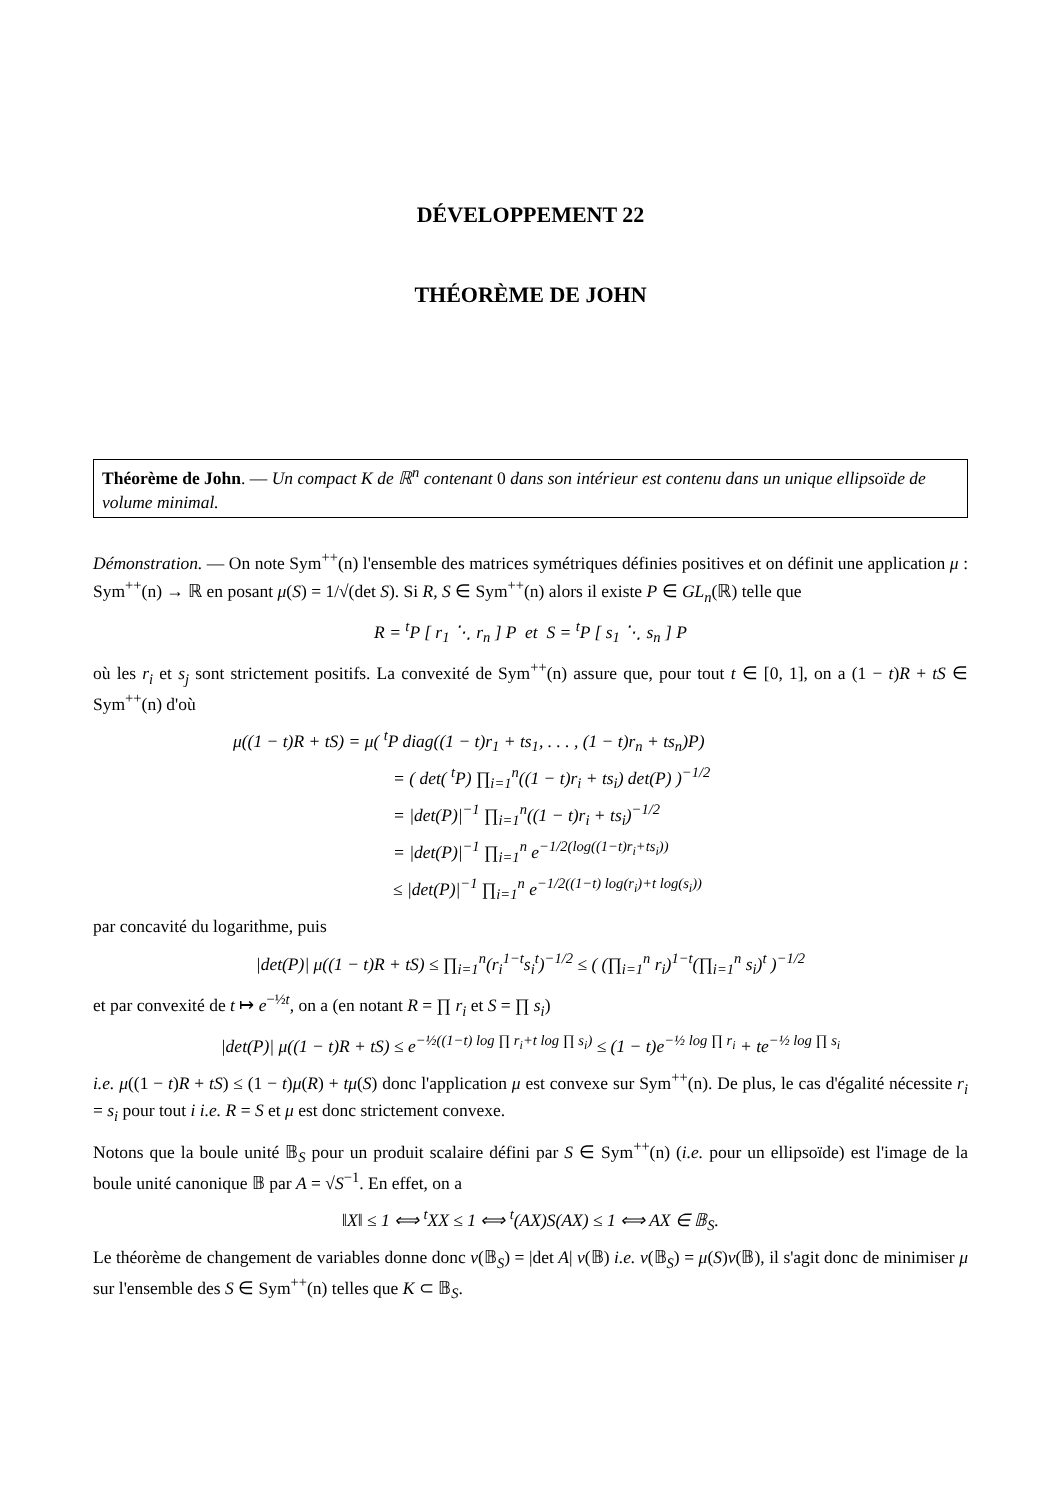DÉVELOPPEMENT 22
THÉORÈME DE JOHN
Théorème de John. — Un compact K de ℝ<sup>n</sup> contenant 0 dans son intérieur est contenu dans un unique ellipsoïde de volume minimal.
Démonstration. — On note Sym<sup>++</sup>(n) l'ensemble des matrices symétriques définies positives et on définit une application μ : Sym<sup>++</sup>(n) → ℝ en posant μ(S) = 1/√(det S). Si R, S ∈ Sym<sup>++</sup>(n) alors il existe P ∈ GL<sub>n</sub>(ℝ) telle que
R = <sup>t</sup>P [ r<sub>1</sub> ⋱ r<sub>n</sub> ] P et S = <sup>t</sup>P [ s<sub>1</sub> ⋱ s<sub>n</sub> ] P
où les r<sub>i</sub> et s<sub>j</sub> sont strictement positifs. La convexité de Sym<sup>++</sup>(n) assure que, pour tout t ∈ [0, 1], on a (1 − t)R + tS ∈ Sym<sup>++</sup>(n) d'où
μ((1 − t)R + tS) = μ( <sup>t</sup>P diag((1 − t)r<sub>1</sub> + ts<sub>1</sub>, . . . , (1 − t)r<sub>n</sub> + ts<sub>n</sub>)P)
= ( det( <sup>t</sup>P) ∏<sub>i=1</sub><sup>n</sup>((1 − t)r<sub>i</sub> + ts<sub>i</sub>) det(P) )<sup>−1/2</sup>
= |det(P)|<sup>−1</sup> ∏<sub>i=1</sub><sup>n</sup>((1 − t)r<sub>i</sub> + ts<sub>i</sub>)<sup>−1/2</sup>
= |det(P)|<sup>−1</sup> ∏<sub>i=1</sub><sup>n</sup> e<sup>−1/2(log((1−t)r<sub>i</sub>+ts<sub>i</sub>))</sup>
≤ |det(P)|<sup>−1</sup> ∏<sub>i=1</sub><sup>n</sup> e<sup>−1/2((1−t) log(r<sub>i</sub>)+t log(s<sub>i</sub>))</sup>
par concavité du logarithme, puis
|det(P)| μ((1 − t)R + tS) ≤ ∏<sub>i=1</sub><sup>n</sup>(r<sub>i</sub><sup>1−t</sup>s<sub>i</sub><sup>t</sup>)<sup>−1/2</sup> ≤ ( (∏<sub>i=1</sub><sup>n</sup> r<sub>i</sub>)<sup>1−t</sup>(∏<sub>i=1</sub><sup>n</sup> s<sub>i</sub>)<sup>t</sup> )<sup>−1/2</sup>
et par convexité de t ↦ e<sup>−½t</sup>, on a (en notant R = ∏ r<sub>i</sub> et S = ∏ s<sub>i</sub>)
|det(P)| μ((1 − t)R + tS) ≤ e<sup>−½((1−t) log ∏ r<sub>i</sub>+t log ∏ s<sub>i</sub>)</sup> ≤ (1 − t)e<sup>−½ log ∏ r<sub>i</sub></sup> + te<sup>−½ log ∏ s<sub>i</sub></sup>
i.e. μ((1 − t)R + tS) ≤ (1 − t)μ(R) + tμ(S) donc l'application μ est convexe sur Sym<sup>++</sup>(n). De plus, le cas d'égalité nécessite r<sub>i</sub> = s<sub>i</sub> pour tout i i.e. R = S et μ est donc strictement convexe.
Notons que la boule unité 𝔹<sub>S</sub> pour un produit scalaire défini par S ∈ Sym<sup>++</sup>(n) (i.e. pour un ellipsoïde) est l'image de la boule unité canonique 𝔹 par A = √S<sup>−1</sup>. En effet, on a
‖X‖ ≤ 1 ⟺ <sup>t</sup>XX ≤ 1 ⟺ <sup>t</sup>(AX)S(AX) ≤ 1 ⟺ AX ∈ 𝔹<sub>S</sub>.
Le théorème de changement de variables donne donc v(𝔹<sub>S</sub>) = |det A| v(𝔹) i.e. v(𝔹<sub>S</sub>) = μ(S)v(𝔹), il s'agit donc de minimiser μ sur l'ensemble des S ∈ Sym<sup>++</sup>(n) telles que K ⊂ 𝔹<sub>S</sub>.